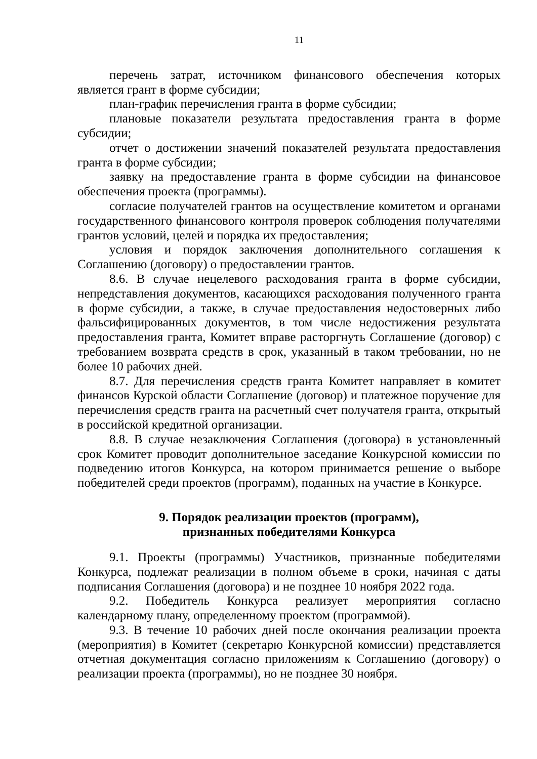11
перечень затрат, источником финансового обеспечения которых является грант в форме субсидии;
план-график перечисления гранта в форме субсидии;
плановые показатели результата предоставления гранта в форме субсидии;
отчет о достижении значений показателей результата предоставления гранта в форме субсидии;
заявку на предоставление гранта в форме субсидии на финансовое обеспечения проекта (программы).
согласие получателей грантов на осуществление комитетом и органами государственного финансового контроля проверок соблюдения получателями грантов условий, целей и порядка их предоставления;
условия и порядок заключения дополнительного соглашения к Соглашению (договору) о предоставлении грантов.
8.6. В случае нецелевого расходования гранта в форме субсидии, непредставления документов, касающихся расходования полученного гранта в форме субсидии, а также, в случае предоставления недостоверных либо фальсифицированных документов, в том числе недостижения результата предоставления гранта, Комитет вправе расторгнуть Соглашение (договор) с требованием возврата средств в срок, указанный в таком требовании, но не более 10 рабочих дней.
8.7. Для перечисления средств гранта Комитет направляет в комитет финансов Курской области Соглашение (договор) и платежное поручение для перечисления средств гранта на расчетный счет получателя гранта, открытый в российской кредитной организации.
8.8. В случае незаключения Соглашения (договора) в установленный срок Комитет проводит дополнительное заседание Конкурсной комиссии по подведению итогов Конкурса, на котором принимается решение о выборе победителей среди проектов (программ), поданных на участие в Конкурсе.
9. Порядок реализации проектов (программ),
признанных победителями Конкурса
9.1. Проекты (программы) Участников, признанные победителями Конкурса, подлежат реализации в полном объеме в сроки, начиная с даты подписания Соглашения (договора) и не позднее 10 ноября 2022 года.
9.2. Победитель Конкурса реализует мероприятия согласно календарному плану, определенному проектом (программой).
9.3. В течение 10 рабочих дней после окончания реализации проекта (мероприятия) в Комитет (секретарю Конкурсной комиссии) представляется отчетная документация согласно приложениям к Соглашению (договору) о реализации проекта (программы), но не позднее 30 ноября.